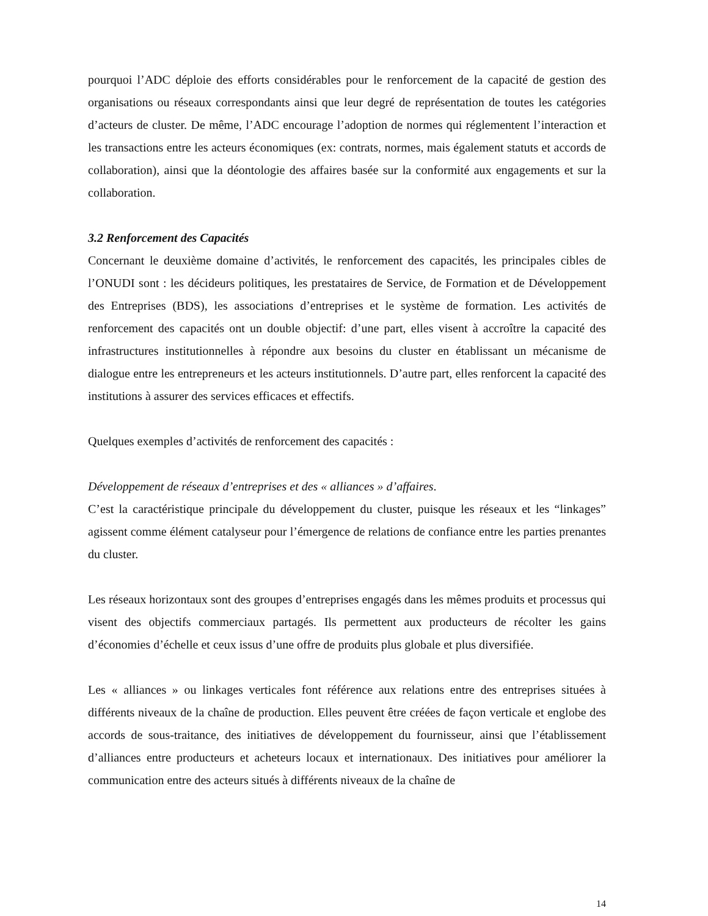pourquoi l’ADC déploie des efforts considérables pour le renforcement de la capacité de gestion des organisations ou réseaux correspondants ainsi que leur degré de représentation de toutes les catégories d’acteurs de cluster. De même, l’ADC encourage l’adoption de normes qui réglementent l’interaction et les transactions entre les acteurs économiques (ex: contrats, normes, mais également statuts et accords de collaboration), ainsi que la déontologie des affaires basée sur la conformité aux engagements et sur la collaboration.
3.2 Renforcement des Capacités
Concernant le deuxième domaine d’activités, le renforcement des capacités, les principales cibles de l’ONUDI sont : les décideurs politiques, les prestataires de Service, de Formation et de Développement des Entreprises (BDS), les associations d’entreprises et le système de formation. Les activités de renforcement des capacités ont un double objectif: d’une part, elles visent à accroître la capacité des infrastructures institutionnelles à répondre aux besoins du cluster en établissant un mécanisme de dialogue entre les entrepreneurs et les acteurs institutionnels. D’autre part, elles renforcent la capacité des institutions à assurer des services efficaces et effectifs.
Quelques exemples d’activités de renforcement des capacités :
Développement de réseaux d’entreprises et des « alliances » d’affaires.
C’est la caractéristique principale du développement du cluster, puisque les réseaux et les “linkages” agissent comme élément catalyseur pour l’émergence de relations de confiance entre les parties prenantes du cluster.
Les réseaux horizontaux sont des groupes d’entreprises engagés dans les mêmes produits et processus qui visent des objectifs commerciaux partagés. Ils permettent aux producteurs de récolter les gains d’économies d’échelle et ceux issus d’une offre de produits plus globale et plus diversifiée.
Les « alliances » ou linkages verticales font référence aux relations entre des entreprises situées à différents niveaux de la chaîne de production. Elles peuvent être créées de façon verticale et englobe des accords de sous-traitance, des initiatives de développement du fournisseur, ainsi que l’établissement d’alliances entre producteurs et acheteurs locaux et internationaux. Des initiatives pour améliorer la communication entre des acteurs situés à différents niveaux de la chaîne de
14